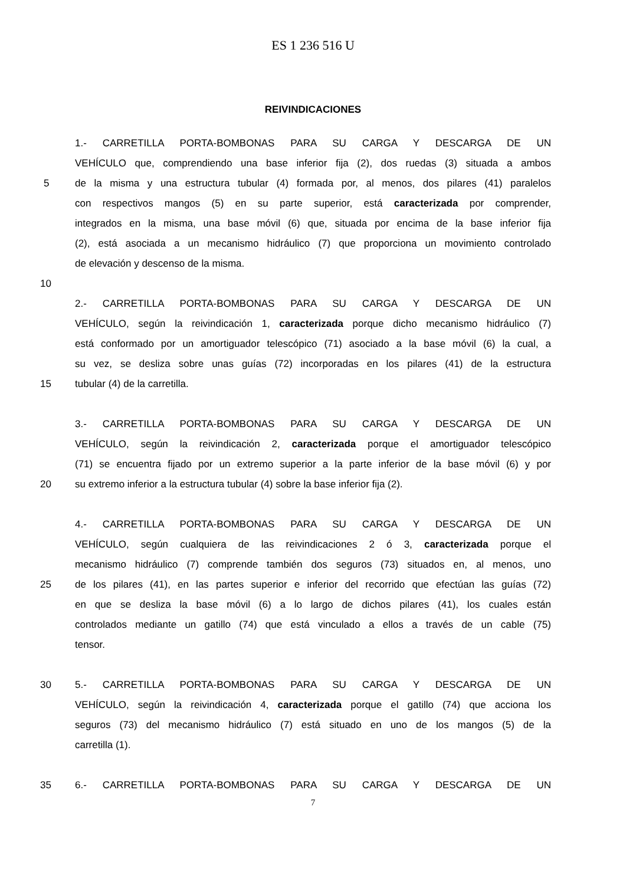ES 1 236 516 U
REIVINDICACIONES
1.- CARRETILLA PORTA-BOMBONAS PARA SU CARGA Y DESCARGA DE UN
VEHÍCULO que, comprendiendo una base inferior fija (2), dos ruedas (3) situada a ambos
5 de la misma y una estructura tubular (4) formada por, al menos, dos pilares (41) paralelos
con respectivos mangos (5) en su parte superior, está caracterizada por comprender,
integrados en la misma, una base móvil (6) que, situada por encima de la base inferior fija
(2), está asociada a un mecanismo hidráulico (7) que proporciona un movimiento controlado
de elevación y descenso de la misma.
10
2.- CARRETILLA PORTA-BOMBONAS PARA SU CARGA Y DESCARGA DE UN
VEHÍCULO, según la reivindicación 1, caracterizada porque dicho mecanismo hidráulico (7)
está conformado por un amortiguador telescópico (71) asociado a la base móvil (6) la cual, a
su vez, se desliza sobre unas guías (72) incorporadas en los pilares (41) de la estructura
15 tubular (4) de la carretilla.
3.- CARRETILLA PORTA-BOMBONAS PARA SU CARGA Y DESCARGA DE UN
VEHÍCULO, según la reivindicación 2, caracterizada porque el amortiguador telescópico
(71) se encuentra fijado por un extremo superior a la parte inferior de la base móvil (6) y por
20 su extremo inferior a la estructura tubular (4) sobre la base inferior fija (2).
4.- CARRETILLA PORTA-BOMBONAS PARA SU CARGA Y DESCARGA DE UN
VEHÍCULO, según cualquiera de las reivindicaciones 2 ó 3, caracterizada porque el
mecanismo hidráulico (7) comprende también dos seguros (73) situados en, al menos, uno
25 de los pilares (41), en las partes superior e inferior del recorrido que efectúan las guías (72)
en que se desliza la base móvil (6) a lo largo de dichos pilares (41), los cuales están
controlados mediante un gatillo (74) que está vinculado a ellos a través de un cable (75)
tensor.
30 5.- CARRETILLA PORTA-BOMBONAS PARA SU CARGA Y DESCARGA DE UN
VEHÍCULO, según la reivindicación 4, caracterizada porque el gatillo (74) que acciona los
seguros (73) del mecanismo hidráulico (7) está situado en uno de los mangos (5) de la
carretilla (1).
35 6.- CARRETILLA PORTA-BOMBONAS PARA SU CARGA Y DESCARGA DE UN
7